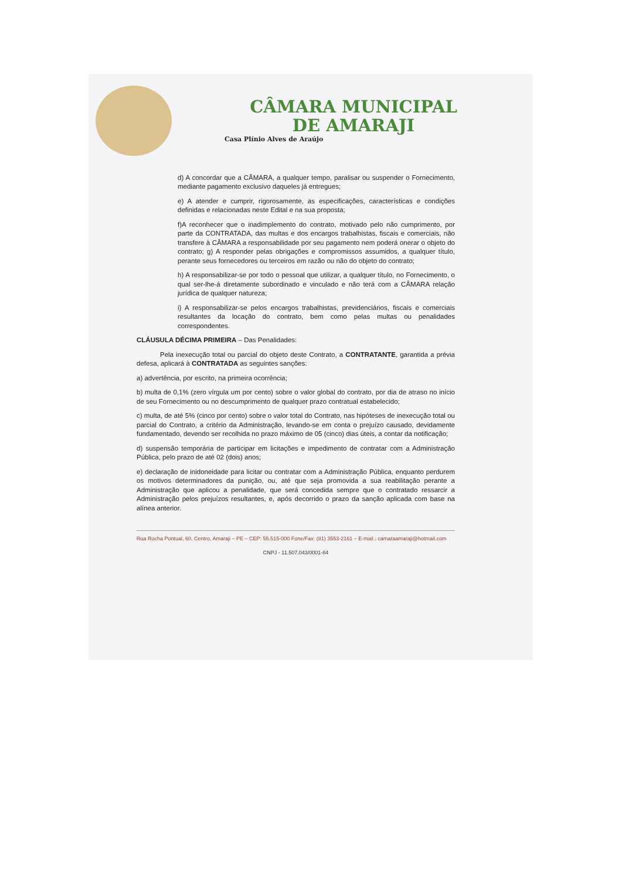CÂMARA MUNICIPAL
DE AMARAJI
Casa Plínio Alves de Araújo
d) A concordar que a CÂMARA, a qualquer tempo, paralisar ou suspender o Fornecimento, mediante pagamento exclusivo daqueles já entregues;
e) A atender e cumprir, rigorosamente, as especificações, características e condições definidas e relacionadas neste Edital e na sua proposta;
f)A reconhecer que o inadimplemento do contrato, motivado pelo não cumprimento, por parte da CONTRATADA, das multas e dos encargos trabalhistas, fiscais e comerciais, não transfere à CÂMARA a responsabilidade por seu pagamento nem poderá onerar o objeto do contrato; g) A responder pelas obrigações e compromissos assumidos, a qualquer título, perante seus fornecedores ou terceiros em razão ou não do objeto do contrato;
h) A responsabilizar-se por todo o pessoal que utilizar, a qualquer título, no Fornecimento, o qual ser-lhe-á diretamente subordinado e vinculado e não terá com a CÂMARA relação jurídica de qualquer natureza;
i) A responsabilizar-se pelos encargos trabalhistas, previdenciários, fiscais e comerciais resultantes da locação do contrato, bem como pelas multas ou penalidades correspondentes.
CLÁUSULA DÉCIMA PRIMEIRA – Das Penalidades:
Pela inexecução total ou parcial do objeto deste Contrato, a CONTRATANTE, garantida a prévia defesa, aplicará à CONTRATADA as seguintes sanções:
a) advertência, por escrito, na primeira ocorrência;
b) multa de 0,1% (zero vírgula um por cento) sobre o valor global do contrato, por dia de atraso no início de seu Fornecimento ou no descumprimento de qualquer prazo contratual estabelecido;
c) multa, de até 5% (cinco por cento) sobre o valor total do Contrato, nas hipóteses de inexecução total ou parcial do Contrato, a critério da Administração, levando-se em conta o prejuízo causado, devidamente fundamentado, devendo ser recolhida no prazo máximo de 05 (cinco) dias úteis, a contar da notificação;
d) suspensão temporária de participar em licitações e impedimento de contratar com a Administração Pública, pelo prazo de até 02 (dois) anos;
e) declaração de inidoneidade para licitar ou contratar com a Administração Pública, enquanto perdurem os motivos determinadores da punição, ou, até que seja promovida a sua reabilitação perante a Administração que aplicou a penalidade, que será concedida sempre que o contratado ressarcir a Administração pelos prejuízos resultantes, e, após decorrido o prazo da sanção aplicada com base na alínea anterior.
Rua Rocha Pontual, 60, Centro, Amaraji – PE – CEP: 55.515-000 Fone/Fax: (81) 3553-2161 – E-mail.: camaraamaraji@hotmail.com
CNPJ - 11.507.043/0001-84